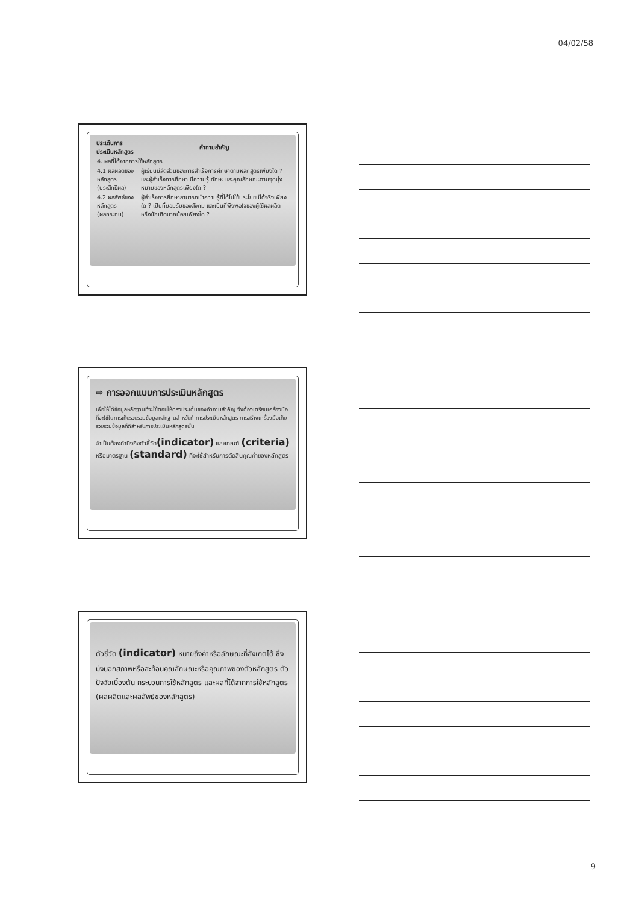04/02/58
| ประเด็นการประเมินหลักสูตร | คำถามสำคัญ |
| --- | --- |
| 4. ผลที่ได้จากการใช้หลักสูตร | |
| 4.1 ผลผลิตของหลักสูตร (ประสิทธิผล) | ผู้เรียนมีสัดส่วนของการสำเร็จการศึกษาตามหลักสูตรเพียงใด ? และผู้สำเร็จการศึกษา มีความรู้ ทักษะ และคุณลักษณะตามจุดมุ่งหมายของหลักสูตรเพียงใด ? |
| 4.2 ผลลัพธ์ของหลักสูตร (ผลกระทบ) | ผู้สำเร็จการศึกษาสามารถนำความรู้ที่ได้ไปใช้ประโยชน์ได้จริงเพียงใด ? เป็นที่ยอมรับของสังคม และเป็นที่พึงพอใจของผู้ใช้ผลผลิตหรือบัณฑิตมากน้อยเพียงใด ? |
⇨ การออกแบบการประเมินหลักสูตร
เพื่อให้ได้ข้อมูลหลักฐานที่จะใช้ตอบให้ตรงประเด็นของคำถามสำคัญ จึงต้องเตรียมเครื่องมือที่จะใช้ในการเก็บรวบรวมข้อมูลหลักฐานสำหรับทำการประเมินหลักสูตร การสร้างเครื่องมือเก็บรวบรวมข้อมูลที่ดีสำหรับการประเมินหลักสูตรนั้น
จำเป็นต้องคำนึงถึงตัวชี้วัด(indicator) และเกณฑ์ (criteria) หรือมาตรฐาน (standard) ที่จะใช้สำหรับการตัดสินคุณค่าของหลักสูตร
ตัวชี้วัด (indicator) หมายถึงค่าหรือลักษณะที่สังเกตได้ ซึ่งบ่งบอกสภาพหรือสะท้อนคุณลักษณะหรือคุณภาพของตัวหลักสูตร ตัวปัจจัยเบื้องต้น กระบวนการใช้หลักสูตร และผลที่ได้จากการใช้หลักสูตร (ผลผลิตและผลลัพธ์ของหลักสูตร)
9